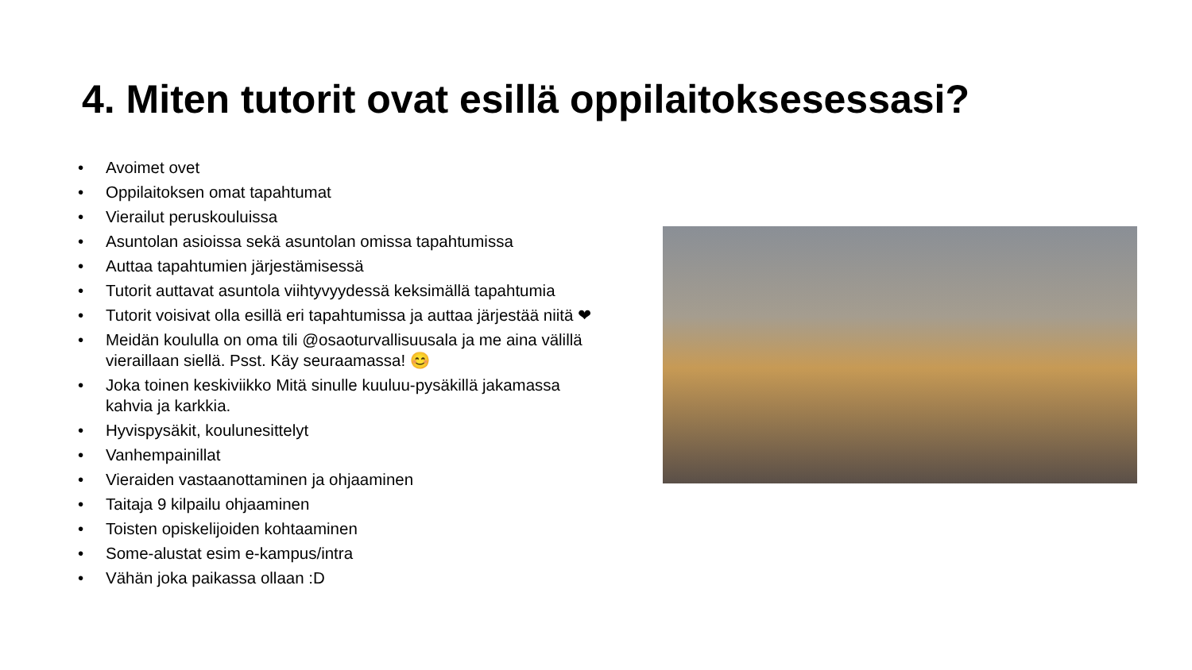4. Miten tutorit ovat esillä oppilaitoksesessasi?
• Avoimet ovet
• Oppilaitoksen omat tapahtumat
• Vierailut peruskouluissa
• Asuntolan asioissa sekä asuntolan omissa tapahtumissa
• Auttaa tapahtumien järjestämisessä
• Tutorit auttavat asuntola viihtyvyydessä keksimällä tapahtumia
• Tutorit voisivat olla esillä eri tapahtumissa ja auttaa järjestää niitä ❤
• Meidän koululla on oma tili @osaoturvallisuusala ja me aina välillä vieraillaan siellä. Psst. Käy seuraamassa! 😊
• Joka toinen keskiviikko Mitä sinulle kuuluu-pysäkillä jakamassa kahvia ja karkkia.
• Hyvispysäkit, koulunesittelyt
• Vanhempainillat
• Vieraiden vastaanottaminen ja ohjaaminen
• Taitaja 9 kilpailu ohjaaminen
• Toisten opiskelijoiden kohtaaminen
• Some-alustat esim e-kampus/intra
• Vähän joka paikassa ollaan :D